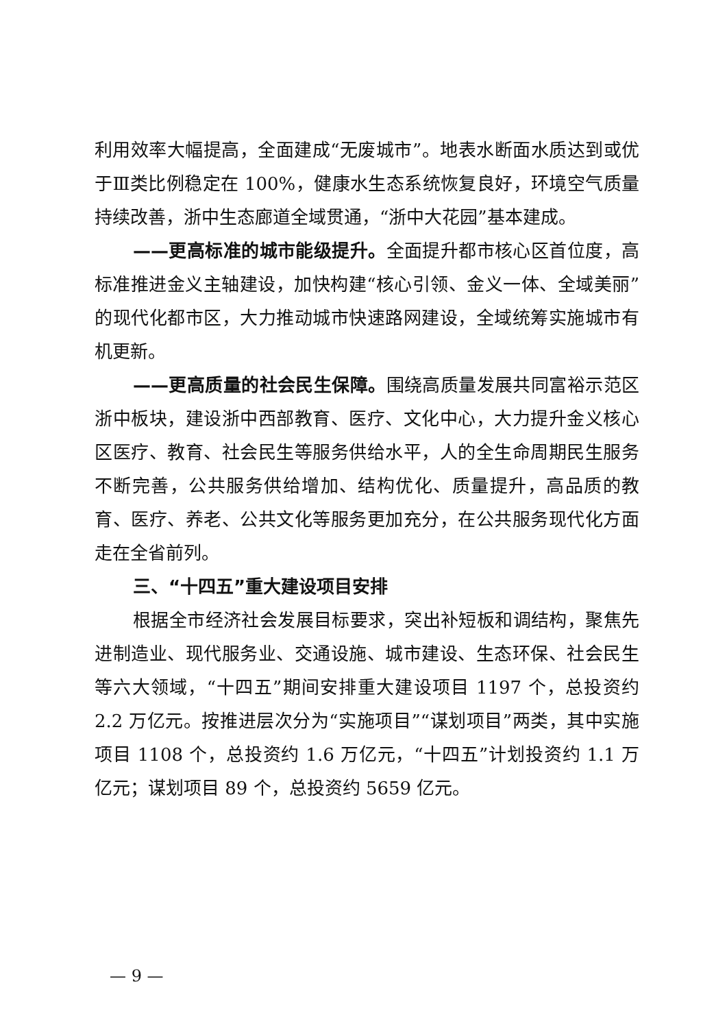利用效率大幅提高，全面建成“无废城市”。地表水断面水质达到或优于Ⅲ类比例稳定在 100%，健康水生态系统恢复良好，环境空气质量持续改善，浙中生态廊道全域贯通，“浙中大花园”基本建成。
——更高标准的城市能级提升。全面提升都市核心区首位度，高标准推进金义主轴建设，加快构建“核心引领、金义一体、全域美丽”的现代化都市区，大力推动城市快速路网建设，全域统筹实施城市有机更新。
——更高质量的社会民生保障。围绕高质量发展共同富裕示范区浙中板块，建设浙中西部教育、医疗、文化中心，大力提升金义核心区医疗、教育、社会民生等服务供给水平，人的全生命周期民生服务不断完善，公共服务供给增加、结构优化、质量提升，高品质的教育、医疗、养老、公共文化等服务更加充分，在公共服务现代化方面走在全省前列。
三、“十四五”重大建设项目安排
根据全市经济社会发展目标要求，突出补短板和调结构，聚焦先进制造业、现代服务业、交通设施、城市建设、生态环保、社会民生等六大领域，“十四五”期间安排重大建设项目 1197 个，总投资约 2.2 万亿元。按推进层次分为“实施项目”“谋划项目”两类，其中实施项目 1108 个，总投资约 1.6 万亿元，“十四五”计划投资约 1.1 万亿元；谋划项目 89 个，总投资约 5659 亿元。
— 9 —